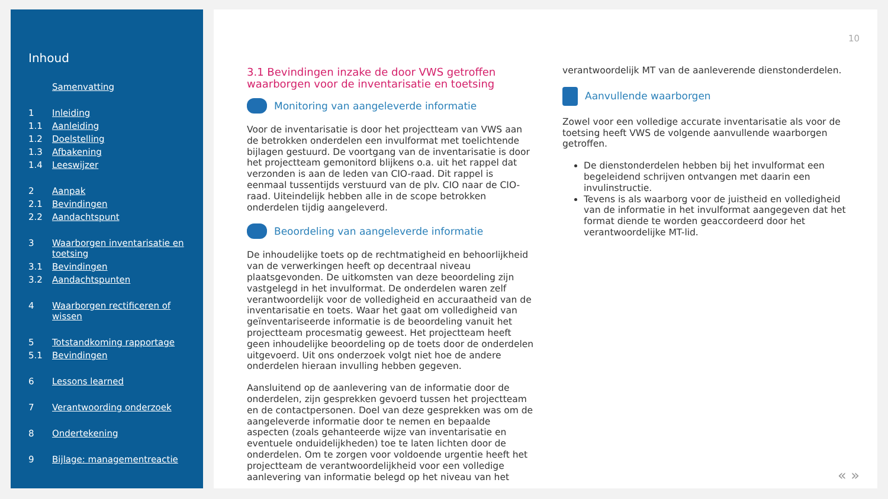Inhoud
Samenvatting
1 Inleiding
1.1 Aanleiding
1.2 Doelstelling
1.3 Afbakening
1.4 Leeswijzer
2 Aanpak
2.1 Bevindingen
2.2 Aandachtspunt
3 Waarborgen inventarisatie en toetsing
3.1 Bevindingen
3.2 Aandachtspunten
4 Waarborgen rectificeren of wissen
5 Totstandkoming rapportage
5.1 Bevindingen
6 Lessons learned
7 Verantwoording onderzoek
8 Ondertekening
9 Bijlage: managementreactie
10
3.1 Bevindingen inzake de door VWS getroffen waarborgen voor de inventarisatie en toetsing
Monitoring van aangeleverde informatie
Voor de inventarisatie is door het projectteam van VWS aan de betrokken onderdelen een invulformat met toelichtende bijlagen gestuurd. De voortgang van de inventarisatie is door het projectteam gemonitord blijkens o.a. uit het rappel dat verzonden is aan de leden van CIO-raad. Dit rappel is eenmaal tussentijds verstuurd van de plv. CIO naar de CIO-raad. Uiteindelijk hebben alle in de scope betrokken onderdelen tijdig aangeleverd.
Beoordeling van aangeleverde informatie
De inhoudelijke toets op de rechtmatigheid en behoorlijkheid van de verwerkingen heeft op decentraal niveau plaatsgevonden. De uitkomsten van deze beoordeling zijn vastgelegd in het invulformat. De onderdelen waren zelf verantwoordelijk voor de volledigheid en accuraatheid van de inventarisatie en toets. Waar het gaat om volledigheid van geïnventariseerde informatie is de beoordeling vanuit het projectteam procesmatig geweest. Het projectteam heeft geen inhoudelijke beoordeling op de toets door de onderdelen uitgevoerd. Uit ons onderzoek volgt niet hoe de andere onderdelen hieraan invulling hebben gegeven.
Aansluitend op de aanlevering van de informatie door de onderdelen, zijn gesprekken gevoerd tussen het projectteam en de contactpersonen. Doel van deze gesprekken was om de aangeleverde informatie door te nemen en bepaalde aspecten (zoals gehanteerde wijze van inventarisatie en eventuele onduidelijkheden) toe te laten lichten door de onderdelen. Om te zorgen voor voldoende urgentie heeft het projectteam de verantwoordelijkheid voor een volledige aanlevering van informatie belegd op het niveau van het
verantwoordelijk MT van de aanleverende dienstonderdelen.
Aanvullende waarborgen
Zowel voor een volledige accurate inventarisatie als voor de toetsing heeft VWS de volgende aanvullende waarborgen getroffen.
De dienstonderdelen hebben bij het invulformat een begeleidend schrijven ontvangen met daarin een invulinstructie.
Tevens is als waarborg voor de juistheid en volledigheid van de informatie in het invulformat aangegeven dat het format diende te worden geaccordeerd door het verantwoordelijke MT-lid.
« »